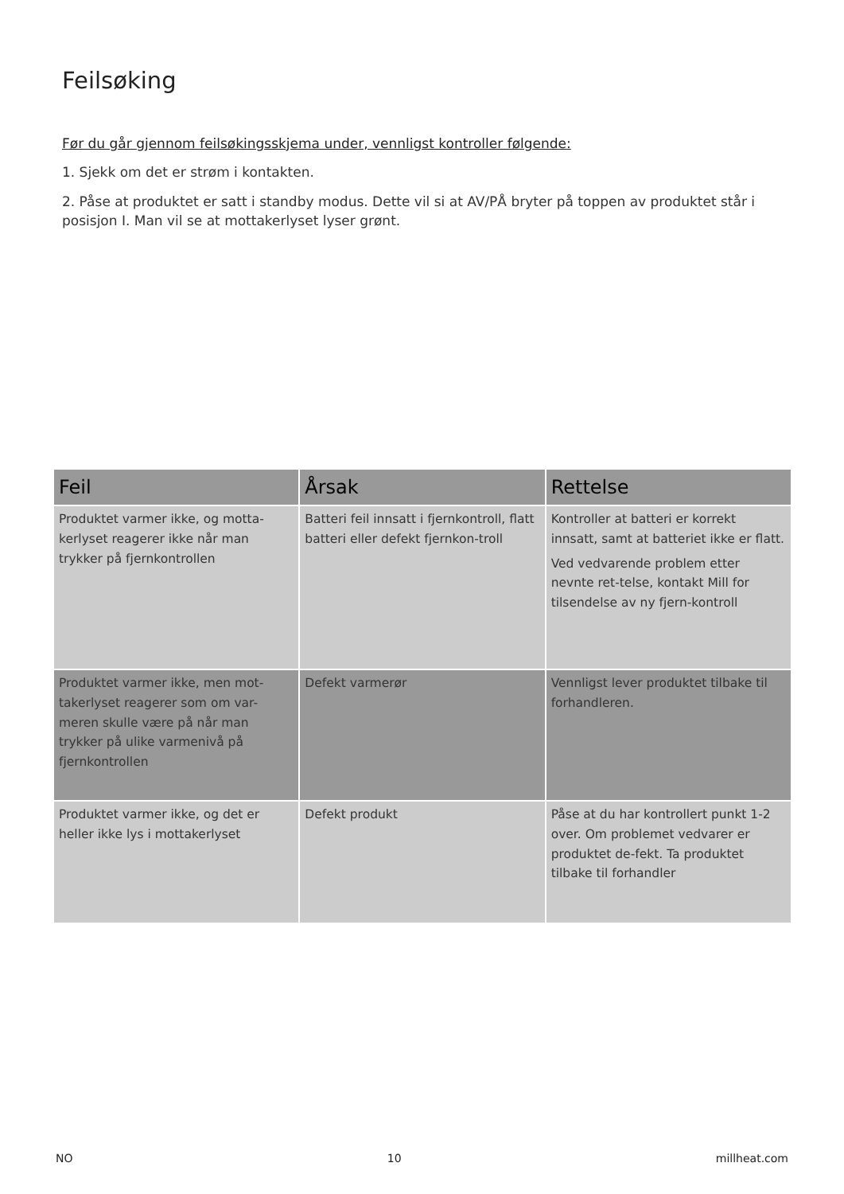Feilsøking
Før du går gjennom feilsøkingsskjema under, vennligst kontroller følgende:
1. Sjekk om det er strøm i kontakten.
2. Påse at produktet er satt i standby modus. Dette vil si at AV/PÅ bryter på toppen av produktet står i posisjon I. Man vil se at mottakerlyset lyser grønt.
| Feil | Årsak | Rettelse |
| --- | --- | --- |
| Produktet varmer ikke, og motta-kerlyset reagerer ikke når man trykker på fjernkontrollen | Batteri feil innsatt i fjernkontroll, flatt batteri eller defekt fjernkon-troll | Kontroller at batteri er korrekt innsatt, samt at batteriet ikke er flatt. Ved vedvarende problem etter nevnte ret-telse, kontakt Mill for tilsendelse av ny fjern-kontroll |
| Produktet varmer ikke, men mot-takerlyset reagerer som om var-meren skulle være på når man trykker på ulike varmenivå på fjernkontrollen | Defekt varmerør | Vennligst lever produktet tilbake til forhandleren. |
| Produktet varmer ikke, og det er heller ikke lys i mottakerlyset | Defekt produkt | Påse at du har kontrollert punkt 1-2 over. Om problemet vedvarer er produktet de-fekt. Ta produktet tilbake til forhandler |
NO 10 millheat.com